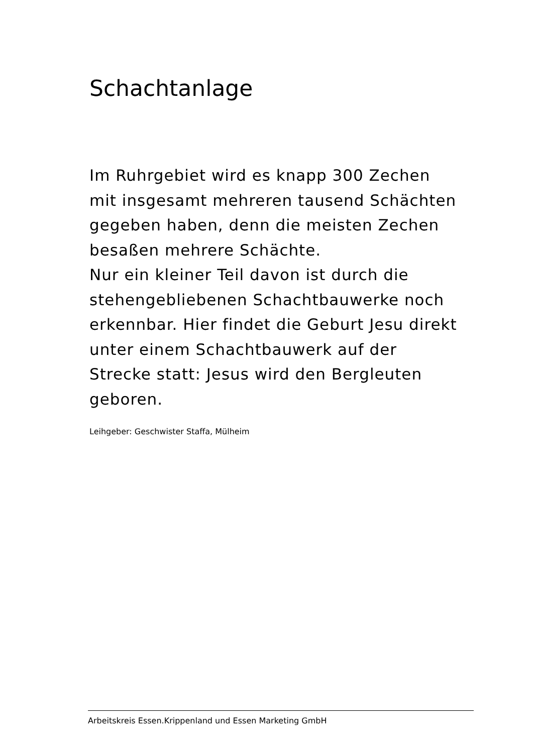Schachtanlage
Im Ruhrgebiet wird es knapp 300 Zechen mit insgesamt mehreren tausend Schächten gegeben haben, denn die meisten Zechen besaßen mehrere Schächte.
Nur ein kleiner Teil davon ist durch die stehengebliebenen Schachtbauwerke noch erkennbar. Hier findet die Geburt Jesu direkt unter einem Schachtbauwerk auf der Strecke statt: Jesus wird den Bergleuten geboren.
Leihgeber: Geschwister Staffa, Mülheim
Arbeitskreis Essen.Krippenland und Essen Marketing GmbH